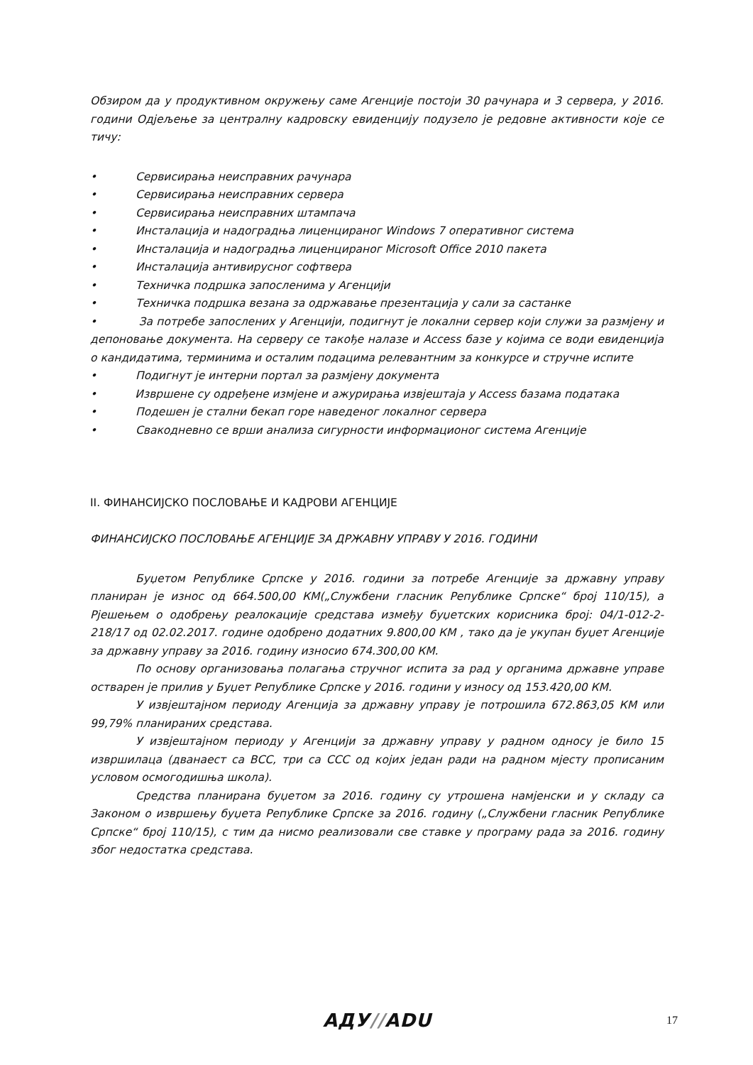Обзиром да у продуктивном окружењу саме Агенције постоји 30 рачунара и 3 сервера, у 2016. години Одјељење за централну кадровску евиденцију подузело је редовне активности које се тичу:
• Сервисирања неисправних рачунара
• Сервисирања неисправних сервера
• Сервисирања неисправних штампача
• Инсталација и надоградња лиценцираног Windows 7 оперативног система
• Инсталација и надоградња лиценцираног Microsoft Office 2010 пакета
• Инсталација антивирусног софтвера
• Техничка подршка запосленима у Агенцији
• Техничка подршка везана за одржавање презентација у сали за састанке
• За потребе запослених у Агенцији, подигнут је локални сервер који служи за размјену и депоновање документа. На серверу се такође налазе и Access базе у којима се води евиденција о кандидатима, терминима и осталим подацима релевантним за конкурсе и стручне испите
• Подигнут је интерни портал за размјену документа
• Извршене су одређене измјене и ажурирања извјештаја у Access базама података
• Подешен је стални бекап горе наведеног локалног сервера
• Свакодневно се врши анализа сигурности информационог система Агенције
II. ФИНАНСИЈСКО ПОСЛОВАЊЕ И КАДРОВИ АГЕНЦИЈЕ
ФИНАНСИЈСКО ПОСЛОВАЊЕ АГЕНЦИЈЕ ЗА ДРЖАВНУ УПРАВУ У 2016. ГОДИНИ
Буџетом Републике Српске у 2016. години за потребе Агенције за државну управу планиран је износ од 664.500,00 КМ(„Службени гласник Републике Српске“ број 110/15), а Рјешењем о одобрењу реалокације средстава између буџетских корисника број: 04/1-012-2-218/17 од 02.02.2017. године одобрено додатних 9.800,00 КМ , тако да је укупан буџет Агенције за државну управу за 2016. годину износио 674.300,00 КМ.
По основу организовања полагања стручног испита за рад у органима државне управе остварен је прилив у Буџет Републике Српске у 2016. години у износу од 153.420,00 КМ.
У извјештајном периоду Агенција за државну управу је потрошила 672.863,05 КМ или 99,79% планираних средстава.
У извјештајном периоду у Агенцији за државну управу у радном односу је било 15 извршилаца (дванаест са ВСС, три са ССС од којих један ради на радном мјесту прописаним условом осмогодишња школа).
Средства планирана буџетом за 2016. годину су утрошена намјенски и у складу са Законом о извршењу буџета Републике Српске за 2016. годину („Службени гласник Републике Српске“ број 110/15), с тим да нисмо реализовали све ставке у програму рада за 2016. годину због недостатка средстава.
АДУ//ADU 17